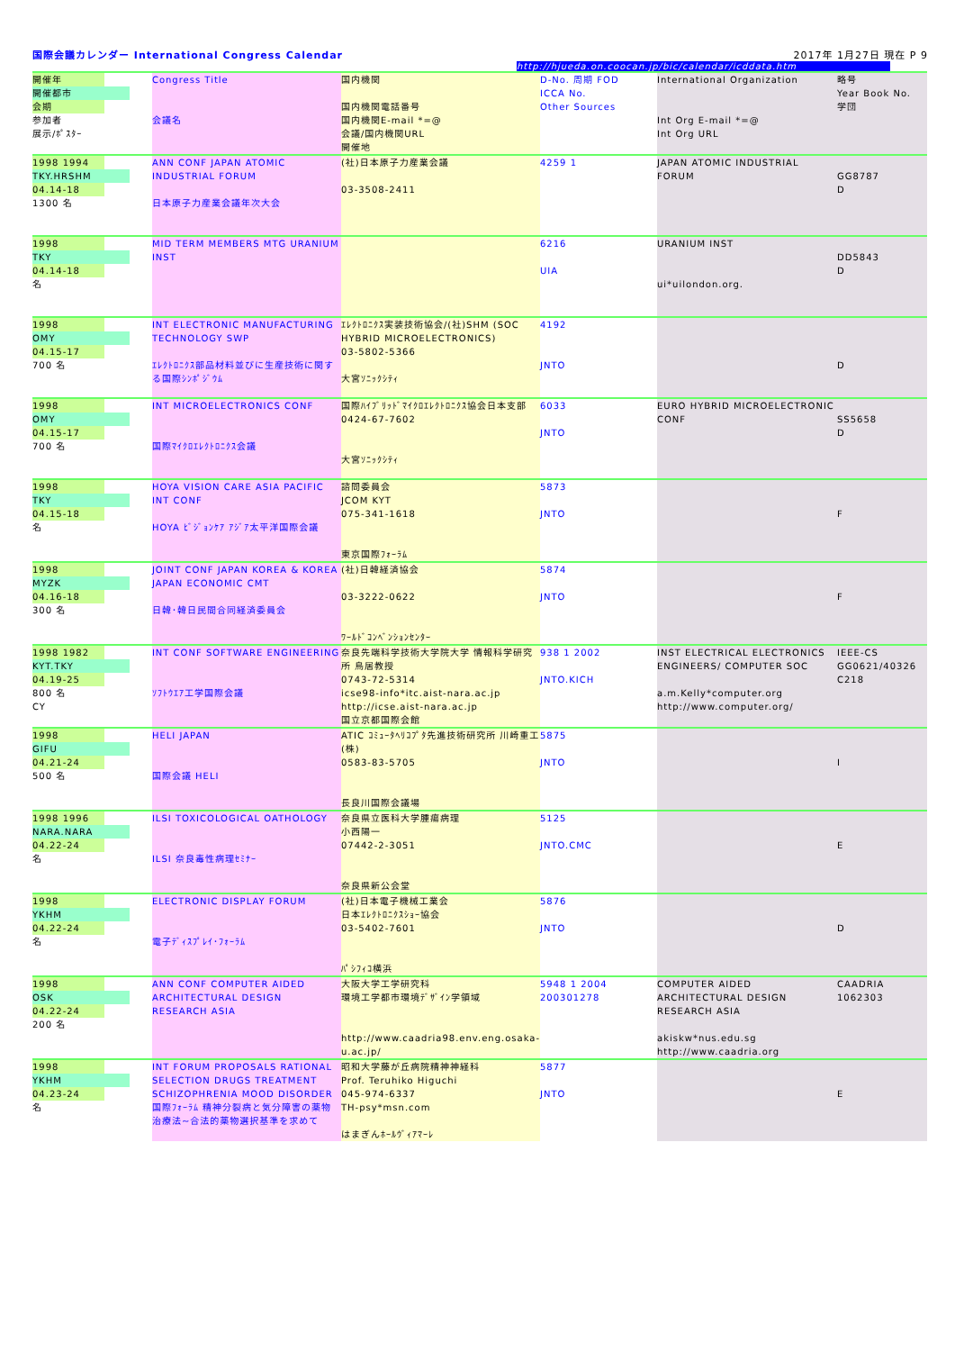国際会議カレンダー International Congress Calendar 2017年 1月27日 現在 P 9
http://hjueda.on.coocan.jp/bic/calendar/icddata.htm
| 開催年 開催都市 会期 参加者 展示/ﾎﾟｽﾀｰ | Congress Title 会議名 | 国内機関 国内機関電話番号 国内機関E-mail *=@ 会議/国内機関URL 開催地 | D-No. 周期 FOD ICCA No. Other Sources | International Organization Int Org E-mail *=@ Int Org URL | 略号 Year Book No. 学団 |
| 1998 1994 TKY.HRSHM 04.14-18 1300 名 | ANN CONF JAPAN ATOMIC INDUSTRIAL FORUM 日本原子力産業会議年次大会 | (社)日本原子力産業会議 03-3508-2411 | 4259 1 | JAPAN ATOMIC INDUSTRIAL FORUM | GG8787 D |
| 1998 TKY 04.14-18 名 | MID TERM MEMBERS MTG URANIUM INST | | 6216 UIA | URANIUM INST ui*uilondon.org. | DD5843 D |
| 1998 OMY 04.15-17 700 名 | INT ELECTRONIC MANUFACTURING TECHNOLOGY SWP ｴﾚｸﾄﾛﾆｸｽ部品材料並びに生産技術に関する国際ｼﾝﾎﾟｼﾞｳﾑ | ｴﾚｸﾄﾛﾆｸｽ実装技術協会/(社)SHM (SOC HYBRID MICROELECTRONICS) 03-5802-5366 大宮ｿﾆｯｸｼﾃｨ | 4192 JNTO | | D |
| 1998 OMY 04.15-17 700 名 | INT MICROELECTRONICS CONF 国際ﾏｲｸﾛｴﾚｸﾄﾛﾆｸｽ会議 | 国際ﾊｲﾌﾞﾘｯﾄﾞﾏｲｸﾛｴﾚｸﾄﾛﾆｸｽ協会日本支部 0424-67-7602 大宮ｿﾆｯｸｼﾃｨ | 6033 JNTO | EURO HYBRID MICROELECTRONIC CONF | SS5658 D |
| 1998 TKY 04.15-18 名 | HOYA VISION CARE ASIA PACIFIC INT CONF HOYA ﾋﾞｼﾞｮﾝｹｱ ｱｼﾞｱ太平洋国際会議 | 諮問委員会 JCOM KYT 075-341-1618 東京国際ﾌｫｰﾗﾑ | 5873 JNTO | | F |
| 1998 MYZK 04.16-18 300 名 | JOINT CONF JAPAN KOREA & KOREA JAPAN ECONOMIC CMT 日韓･韓日民間合同経済委員会 | (社)日韓経済協会 03-3222-0622 ﾜｰﾙﾄﾞｺﾝﾍﾞﾝｼｮﾝｾﾝﾀｰ | 5874 JNTO | | F |
| 1998 1982 KYT.TKY 04.19-25 800 名 CY | INT CONF SOFTWARE ENGINEERING ｿﾌﾄｳｴｱ工学国際会議 | 奈良先端科学技術大学院大学 情報科学研究所 鳥居教授 0743-72-5314 icse98-info*itc.aist-nara.ac.jp http://icse.aist-nara.ac.jp 国立京都国際会館 | 938 1 2002 JNTO.KICH | INST ELECTRICAL ELECTRONICS ENGINEERS/ COMPUTER SOC a.m.Kelly*computer.org http://www.computer.org/ | IEEE-CS GG0621/40326 C218 |
| 1998 GIFU 04.21-24 500 名 | HELI JAPAN 国際会議 HELI | ATIC ｺﾐｭｰﾀﾍﾘｺﾌﾟﾀ先進技術研究所 川崎重工(株) 0583-83-5705 長良川国際会議場 | 5875 JNTO | | I |
| 1998 1996 NARA.NARA 04.22-24 名 | ILSI TOXICOLOGICAL OATHOLOGY ILSI 奈良毒性病理ｾﾐﾅｰ | 奈良県立医科大学腫瘍病理 小西陽一 07442-2-3051 奈良県新公会堂 | 5125 JNTO.CMC | | E |
| 1998 YKHM 04.22-24 名 | ELECTRONIC DISPLAY FORUM 電子ﾃﾞｨｽﾌﾟﾚｲ･ﾌｫｰﾗﾑ | (社)日本電子機械工業会 日本ｴﾚｸﾄﾛﾆｸｽｼｮｰ協会 03-5402-7601 ﾊﾟｼﾌｨｺ横浜 | 5876 JNTO | | D |
| 1998 OSK 04.22-24 200 名 | ANN CONF COMPUTER AIDED ARCHITECTURAL DESIGN RESEARCH ASIA | 大阪大学工学研究科 環境工学都市環境ﾃﾞｻﾞｲﾝ学領域 http://www.caadria98.env.eng.osaka-u.ac.jp/ | 5948 1 2004 200301278 | COMPUTER AIDED ARCHITECTURAL DESIGN RESEARCH ASIA akiskw*nus.edu.sg http://www.caadria.org | CAADRIA 1062303 |
| 1998 YKHM 04.23-24 名 | INT FORUM PROPOSALS RATIONAL SELECTION DRUGS TREATMENT SCHIZOPHRENIA MOOD DISORDER 国際ﾌｫｰﾗﾑ 精神分裂病と気分障害の薬物治療法~合法的薬物選択基準を求めて | 昭和大学藤が丘病院精神神経科 Prof. Teruhiko Higuchi 045-974-6337 TH-psy*msn.com はまぎんﾎｰﾙｳﾞｨｱﾏｰﾚ | 5877 JNTO | | E |